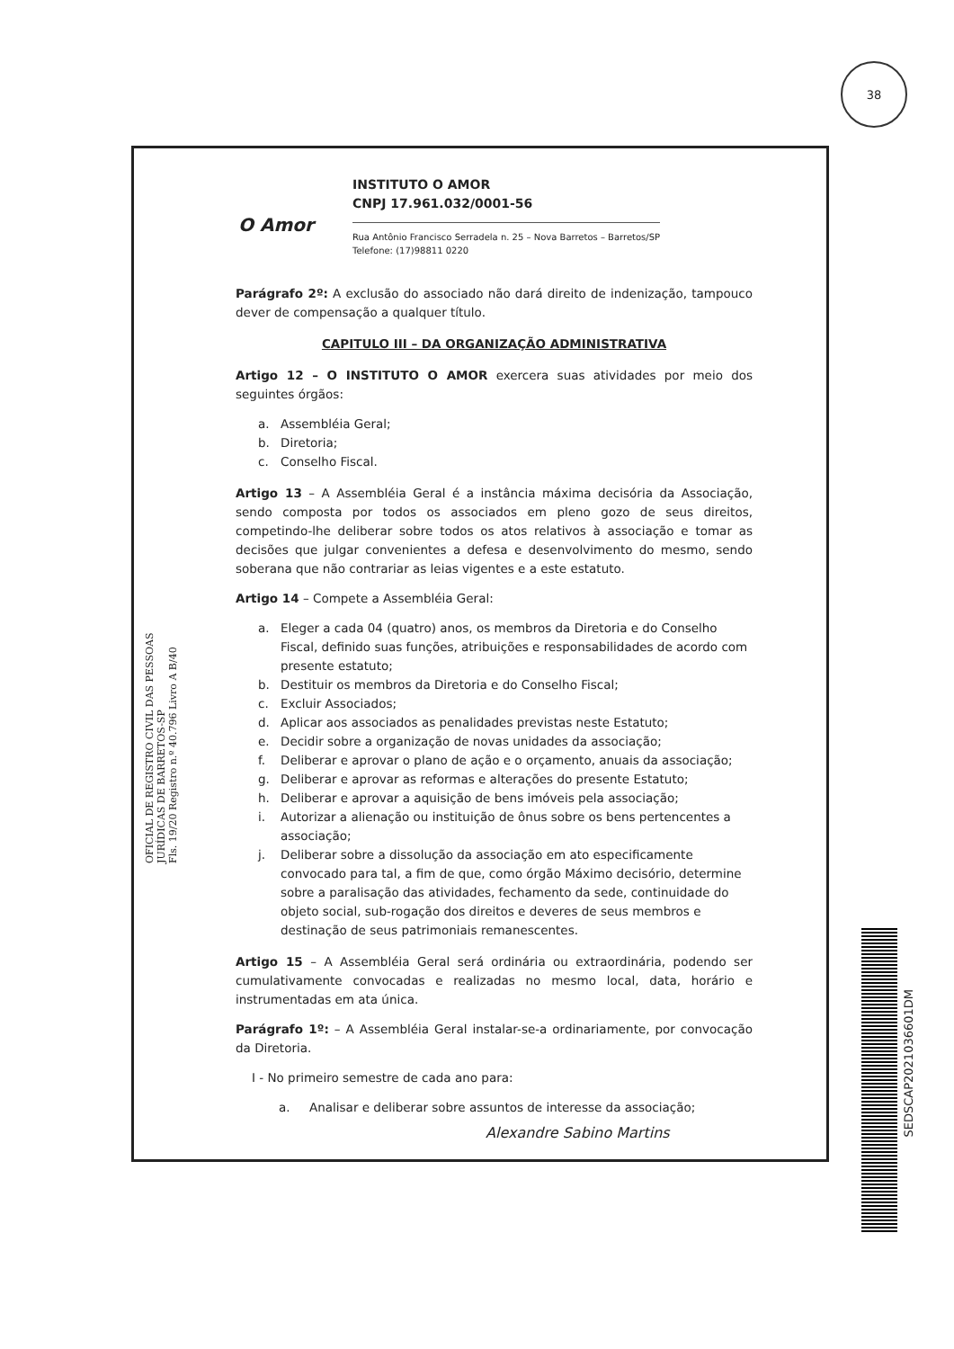38
OFICIAL DE REGISTRO CIVIL DAS PESSOAS JURÍDICAS DE BARRETOS-SP
Fls. 19/20 Registro n.º 40.796 Livro A B/40
O Amor
INSTITUTO O AMOR
CNPJ 17.961.032/0001-56
Rua Antônio Francisco Serradela n. 25 – Nova Barretos – Barretos/SP
Telefone: (17)98811 0220
Parágrafo 2º: A exclusão do associado não dará direito de indenização, tampouco dever de compensação a qualquer título.
CAPITULO III – DA ORGANIZAÇÃO ADMINISTRATIVA
Artigo 12 – O INSTITUTO O AMOR exercera suas atividades por meio dos seguintes órgãos:
a. Assembléia Geral;
b. Diretoria;
c. Conselho Fiscal.
Artigo 13 – A Assembléia Geral é a instância máxima decisória da Associação, sendo composta por todos os associados em pleno gozo de seus direitos, competindo-lhe deliberar sobre todos os atos relativos à associação e tomar as decisões que julgar convenientes a defesa e desenvolvimento do mesmo, sendo soberana que não contrariar as leias vigentes e a este estatuto.
Artigo 14 – Compete a Assembléia Geral:
a. Eleger a cada 04 (quatro) anos, os membros da Diretoria e do Conselho Fiscal, definido suas funções, atribuições e responsabilidades de acordo com presente estatuto;
b. Destituir os membros da Diretoria e do Conselho Fiscal;
c. Excluir Associados;
d. Aplicar aos associados as penalidades previstas neste Estatuto;
e. Decidir sobre a organização de novas unidades da associação;
f. Deliberar e aprovar o plano de ação e o orçamento, anuais da associação;
g. Deliberar e aprovar as reformas e alterações do presente Estatuto;
h. Deliberar e aprovar a aquisição de bens imóveis pela associação;
i. Autorizar a alienação ou instituição de ônus sobre os bens pertencentes a associação;
j. Deliberar sobre a dissolução da associação em ato especificamente convocado para tal, a fim de que, como órgão Máximo decisório, determine sobre a paralisação das atividades, fechamento da sede, continuidade do objeto social, sub-rogação dos direitos e deveres de seus membros e destinação de seus patrimoniais remanescentes.
Artigo 15 – A Assembléia Geral será ordinária ou extraordinária, podendo ser cumulativamente convocadas e realizadas no mesmo local, data, horário e instrumentadas em ata única.
Parágrafo 1º: – A Assembléia Geral instalar-se-a ordinariamente, por convocação da Diretoria.
I - No primeiro semestre de cada ano para:
a. Analisar e deliberar sobre assuntos de interesse da associação;
Alexandre Sabino Martins
SEDSCAP2021036601DM